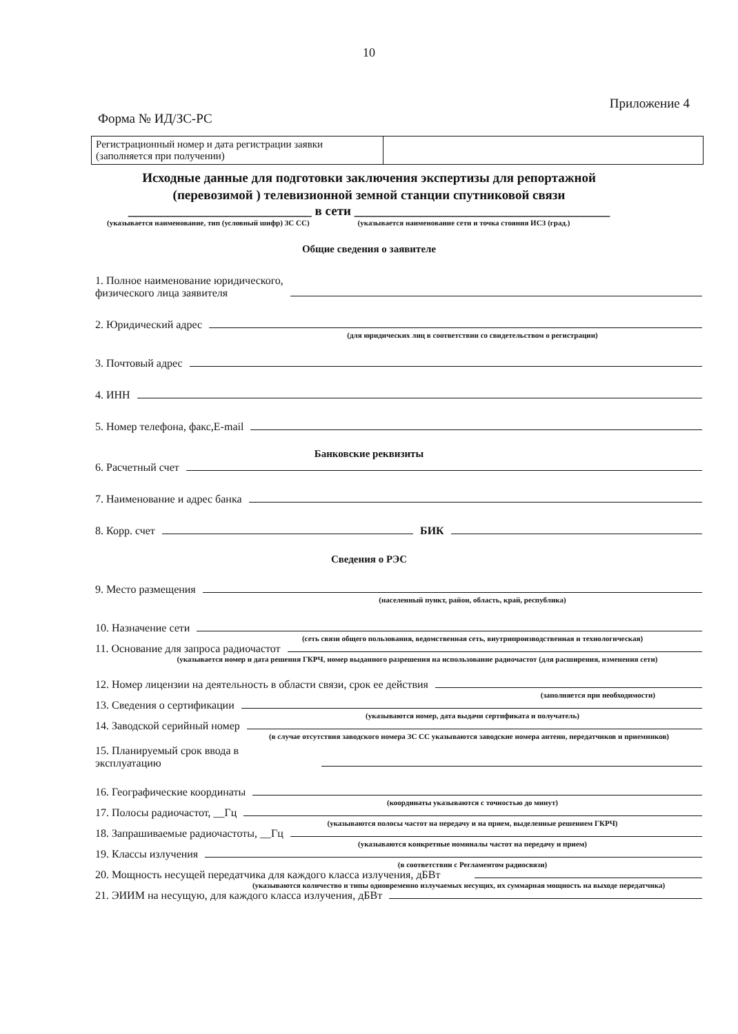10
Приложение 4
Форма № ИД/ЗС-РС
| Регистрационный номер и дата регистрации заявки (заполняется при получении) | |
Исходные данные для подготовки заключения экспертизы для репортажной
(перевозимой ) телевизионной земной станции спутниковой связи
____________________________ в сети _______________________________________
(указывается наименование, тип (условный шифр) ЗС СС) (указывается наименование сети и точка стояния ИСЗ (град.)
Общие сведения о заявителе
1. Полное наименование юридического,
физического лица заявителя
2. Юридический адрес
(для юридических лиц в соответствии со свидетельством о регистрации)
3. Почтовый адрес
4. ИНН
5. Номер телефона, факс,E-mail
Банковские реквизиты
6. Расчетный счет
7. Наименование и адрес банка
8. Корр. счет БИК
Сведения о РЭС
9. Место размещения
(населенный пункт, район, область, край, республика)
10. Назначение сети
(сеть связи общего пользования, ведомственная сеть, внутрипроизводственная и технологическая)
11. Основание для запроса радиочастот
(указывается номер и дата решения ГКРЧ, номер выданного разрешения на использование радиочастот (для расширения, изменения сети)
12. Номер лицензии на деятельность в области связи, срок ее действия
(заполняется при необходимости)
13. Сведения о сертификации
(указываются номер, дата выдачи сертификата и получатель)
14. Заводской серийный номер
(в случае отсутствия заводского номера ЗС СС указываются заводские номера антенн, передатчиков и приемников)
15. Планируемый срок ввода в
эксплуатацию
16. Географические координаты
(координаты указываются с точностью до минут)
17. Полосы радиочастот, __Гц
(указываются полосы частот на передачу и на прием, выделенные решением ГКРЧ)
18. Запрашиваемые радиочастоты, __Гц
(указываются конкретные номиналы частот на передачу и прием)
19. Классы излучения
(в соответствии с Регламентом радиосвязи)
20. Мощность несущей передатчика для каждого класса излучения, дБВт
(указываются количество и типы одновременно излучаемых несущих, их суммарная мощность на выходе передатчика)
21. ЭИИМ на несущую, для каждого класса излучения, дБВт